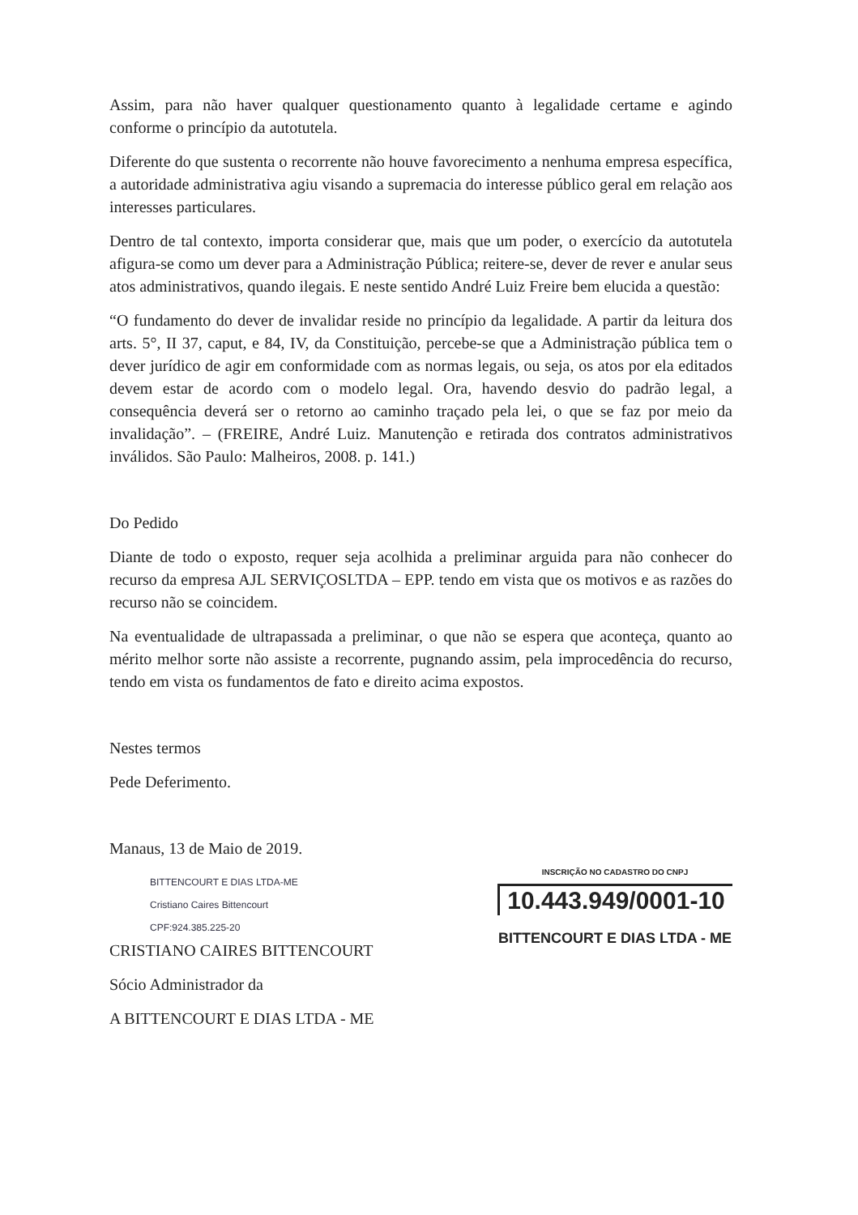Assim, para não haver qualquer questionamento quanto à legalidade certame e agindo conforme o princípio da autotutela.
Diferente do que sustenta o recorrente não houve favorecimento a nenhuma empresa específica, a autoridade administrativa agiu visando a supremacia do interesse público geral em relação aos interesses particulares.
Dentro de tal contexto, importa considerar que, mais que um poder, o exercício da autotutela afigura-se como um dever para a Administração Pública; reitere-se, dever de rever e anular seus atos administrativos, quando ilegais. E neste sentido André Luiz Freire bem elucida a questão:
“O fundamento do dever de invalidar reside no princípio da legalidade. A partir da leitura dos arts. 5°, II 37, caput, e 84, IV, da Constituição, percebe-se que a Administração pública tem o dever jurídico de agir em conformidade com as normas legais, ou seja, os atos por ela editados devem estar de acordo com o modelo legal. Ora, havendo desvio do padrão legal, a consequência deverá ser o retorno ao caminho traçado pela lei, o que se faz por meio da invalidação”. – (FREIRE, André Luiz. Manutenção e retirada dos contratos administrativos inválidos. São Paulo: Malheiros, 2008. p. 141.)
Do Pedido
Diante de todo o exposto, requer seja acolhida a preliminar arguida para não conhecer do recurso da empresa AJL SERVIÇOSLTDA – EPP. tendo em vista que os motivos e as razões do recurso não se coincidem.
Na eventualidade de ultrapassada a preliminar, o que não se espera que aconteça, quanto ao mérito melhor sorte não assiste a recorrente, pugnando assim, pela improcedência do recurso, tendo em vista os fundamentos de fato e direito acima expostos.
Nestes termos
Pede Deferimento.
Manaus, 13 de Maio de 2019.
BITTENCOURT E DIAS LTDA-ME
Cristiano Caires Bittencourt
CPF:924.385.225-20
CRISTIANO CAIRES BITTENCOURT
Sócio Administrador da
A BITTENCOURT E DIAS LTDA - ME
INSCRIÇÃO NO CADASTRO DO CNPJ
10.443.949/0001-10
BITTENCOURT E DIAS LTDA - ME